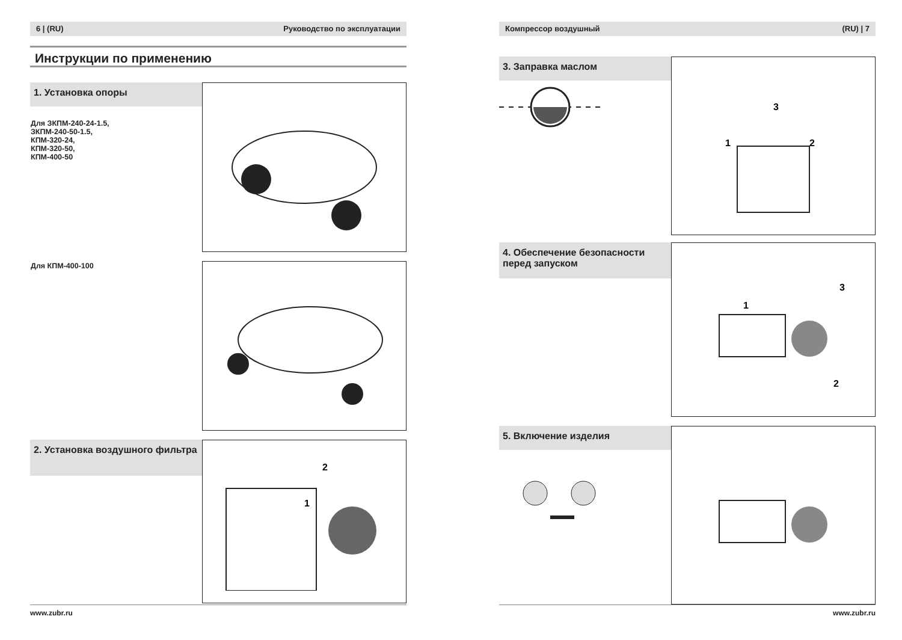6 | (RU) Руководство по эксплуатации
Инструкции по применению
1. Установка опоры
Для ЗКПМ-240-24-1.5,
ЗКПМ-240-50-1.5,
КПМ-320-24,
КПМ-320-50,
КПМ-400-50
Для КПМ-400-100
2. Установка воздушного фильтра
2
1
www.zubr.ru
Компрессор воздушный (RU) | 7
3. Заправка маслом
1
2
3
4. Обеспечение безопасности перед запуском
1
2
3
5. Включение изделия
www.zubr.ru